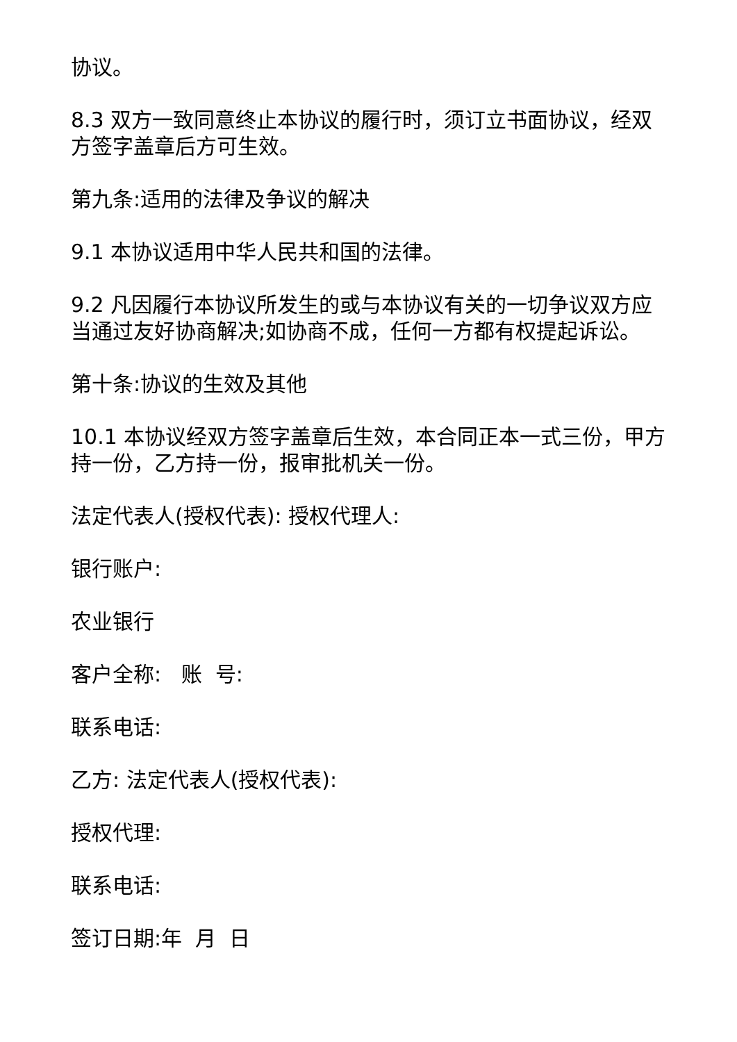协议。
8.3 双方一致同意终止本协议的履行时，须订立书面协议，经双方签字盖章后方可生效。
第九条:适用的法律及争议的解决
9.1 本协议适用中华人民共和国的法律。
9.2 凡因履行本协议所发生的或与本协议有关的一切争议双方应当通过友好协商解决;如协商不成，任何一方都有权提起诉讼。
第十条:协议的生效及其他
10.1 本协议经双方签字盖章后生效，本合同正本一式三份，甲方持一份，乙方持一份，报审批机关一份。
法定代表人(授权代表): 授权代理人:
银行账户:
农业银行
客户全称: 账 号:
联系电话:
乙方: 法定代表人(授权代表):
授权代理:
联系电话:
签订日期:年 月 日